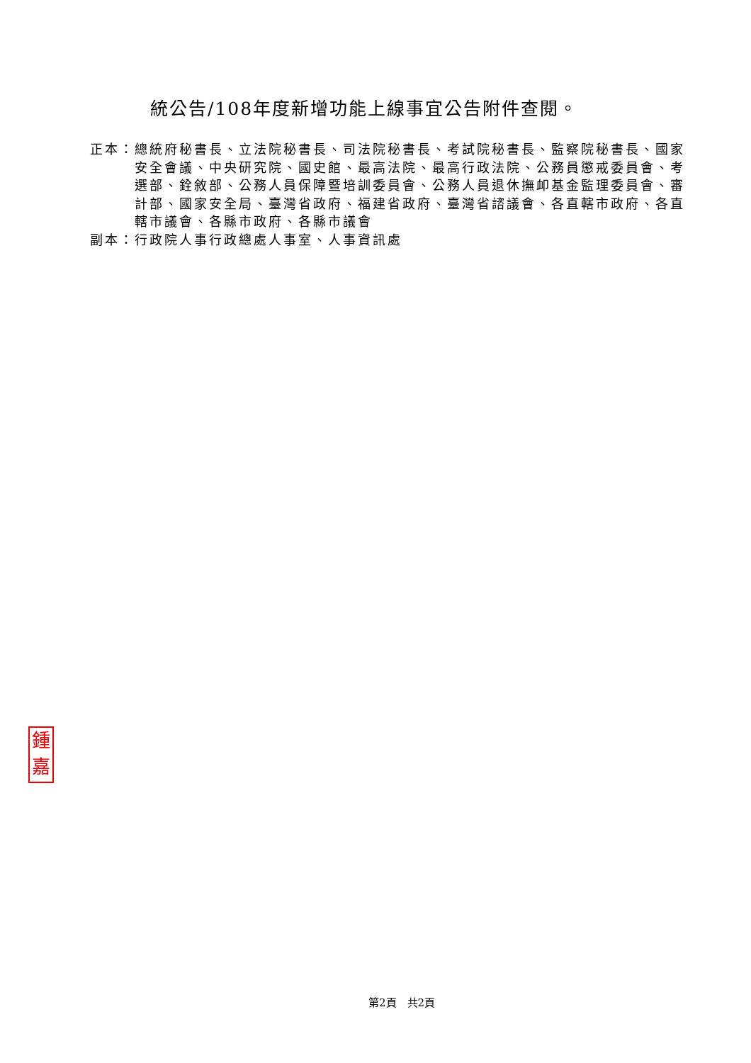統公告/108年度新增功能上線事宜公告附件查閱。
正本： 總統府秘書長、立法院秘書長、司法院秘書長、考試院秘書長、監察院秘書長、國家安全會議、中央研究院、國史館、最高法院、最高行政法院、公務員懲戒委員會、考選部、銓敘部、公務人員保障暨培訓委員會、公務人員退休撫卹基金監理委員會、審計部、國家安全局、臺灣省政府、福建省政府、臺灣省諮議會、各直轄市政府、各直轄市議會、各縣市政府、各縣市議會
副本： 行政院人事行政總處人事室、人事資訊處
鍾
嘉
第2頁　共2頁